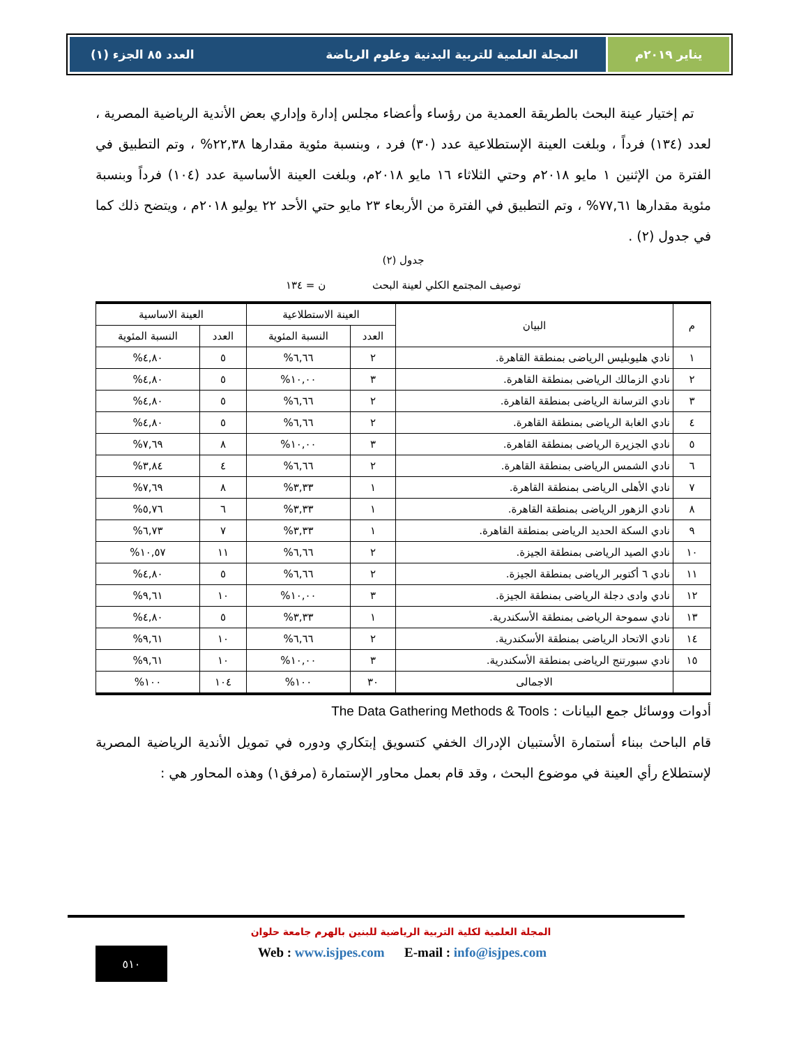يناير ٢٠١٩م المجلة العلمية للتربية البدنية وعلوم الرياضة العدد ٨٥ الجزء (١)
تم إختيار عينة البحث بالطريقة العمدية من رؤساء وأعضاء مجلس إدارة وإداري بعض الأندية الرياضية المصرية ، لعدد (١٣٤) فرداً ، وبلغت العينة الإستطلاعية عدد (٣٠) فرد ، وبنسبة مئوية مقدارها ٢٢,٣٨% ، وتم التطبيق في الفترة من الإثنين ١ مايو ٢٠١٨م وحتي الثلاثاء ١٦ مايو ٢٠١٨م، وبلغت العينة الأساسية عدد (١٠٤) فرداً وبنسبة مئوية مقدارها ٧٧,٦١% ، وتم التطبيق في الفترة من الأربعاء ٢٣ مايو حتي الأحد ٢٢ يوليو ٢٠١٨م ، ويتضح ذلك كما في جدول (٢) .
جدول (٢)
توصيف المجتمع الكلي لعينة البحث ن = ١٣٤
| م | البيان | العينة الاستطلاعية | | العينة الاساسية | |
| --- | --- | --- | --- | --- | --- |
| | | العدد | النسبة المئوية | العدد | النسبة المئوية |
| ١ | نادي هليوبليس الرياضى بمنطقة القاهرة. | ٢ | ٦,٦٦% | ٥ | ٤,٨٠% |
| ٢ | نادي الزمالك الرياضى بمنطقة القاهرة. | ٣ | ١٠,٠٠% | ٥ | ٤,٨٠% |
| ٣ | نادي الترسانة الرياضى بمنطقة القاهرة. | ٢ | ٦,٦٦% | ٥ | ٤,٨٠% |
| ٤ | نادي الغابة الرياضى بمنطقة القاهرة. | ٢ | ٦,٦٦% | ٥ | ٤,٨٠% |
| ٥ | نادي الجزيرة الرياضى بمنطقة القاهرة. | ٣ | ١٠,٠٠% | ٨ | ٧,٦٩% |
| ٦ | نادي الشمس الرياضى بمنطقة القاهرة. | ٢ | ٦,٦٦% | ٤ | ٣,٨٤% |
| ٧ | نادي الأهلى الرياضى بمنطقة القاهرة. | ١ | ٣,٣٣% | ٨ | ٧,٦٩% |
| ٨ | نادي الزهور الرياضى بمنطقة القاهرة. | ١ | ٣,٣٣% | ٦ | ٥,٧٦% |
| ٩ | نادي السكة الحديد الرياضى بمنطقة القاهرة. | ١ | ٣,٣٣% | ٧ | ٦,٧٣% |
| ١٠ | نادي الصيد الرياضى بمنطقة الجيزة. | ٢ | ٦,٦٦% | ١١ | ١٠,٥٧% |
| ١١ | نادي ٦ أكتوبر الرياضى بمنطقة الجيزة. | ٢ | ٦,٦٦% | ٥ | ٤,٨٠% |
| ١٢ | نادي وادى دجلة الرياضى بمنطقة الجيزة. | ٣ | ١٠,٠٠% | ١٠ | ٩,٦١% |
| ١٣ | نادي سموحة الرياضى بمنطقة الأسكندرية. | ١ | ٣,٣٣% | ٥ | ٤,٨٠% |
| ١٤ | نادي الاتحاد الرياضى بمنطقة الأسكندرية. | ٢ | ٦,٦٦% | ١٠ | ٩,٦١% |
| ١٥ | نادي سبورتنج الرياضى بمنطقة الأسكندرية. | ٣ | ١٠,٠٠% | ١٠ | ٩,٦١% |
| | الاجمالى | ٣٠ | ١٠٠% | ١٠٤ | ١٠٠% |
أدوات ووسائل جمع البيانات : The Data Gathering Methods & Tools
قام الباحث ببناء أستمارة الأستبيان الإدراك الخفي كتسويق إبتكاري ودوره في تمويل الأندية الرياضية المصرية لإستطلاع رأي العينة في موضوع البحث ، وقد قام بعمل محاور الإستمارة (مرفق١) وهذه المحاور هي :
المجلة العلمية لكلية التربية الرياضية للبنين بالهرم جامعة حلوان
Web : www.isjpes.com E-mail : info@isjpes.com
٥١٠